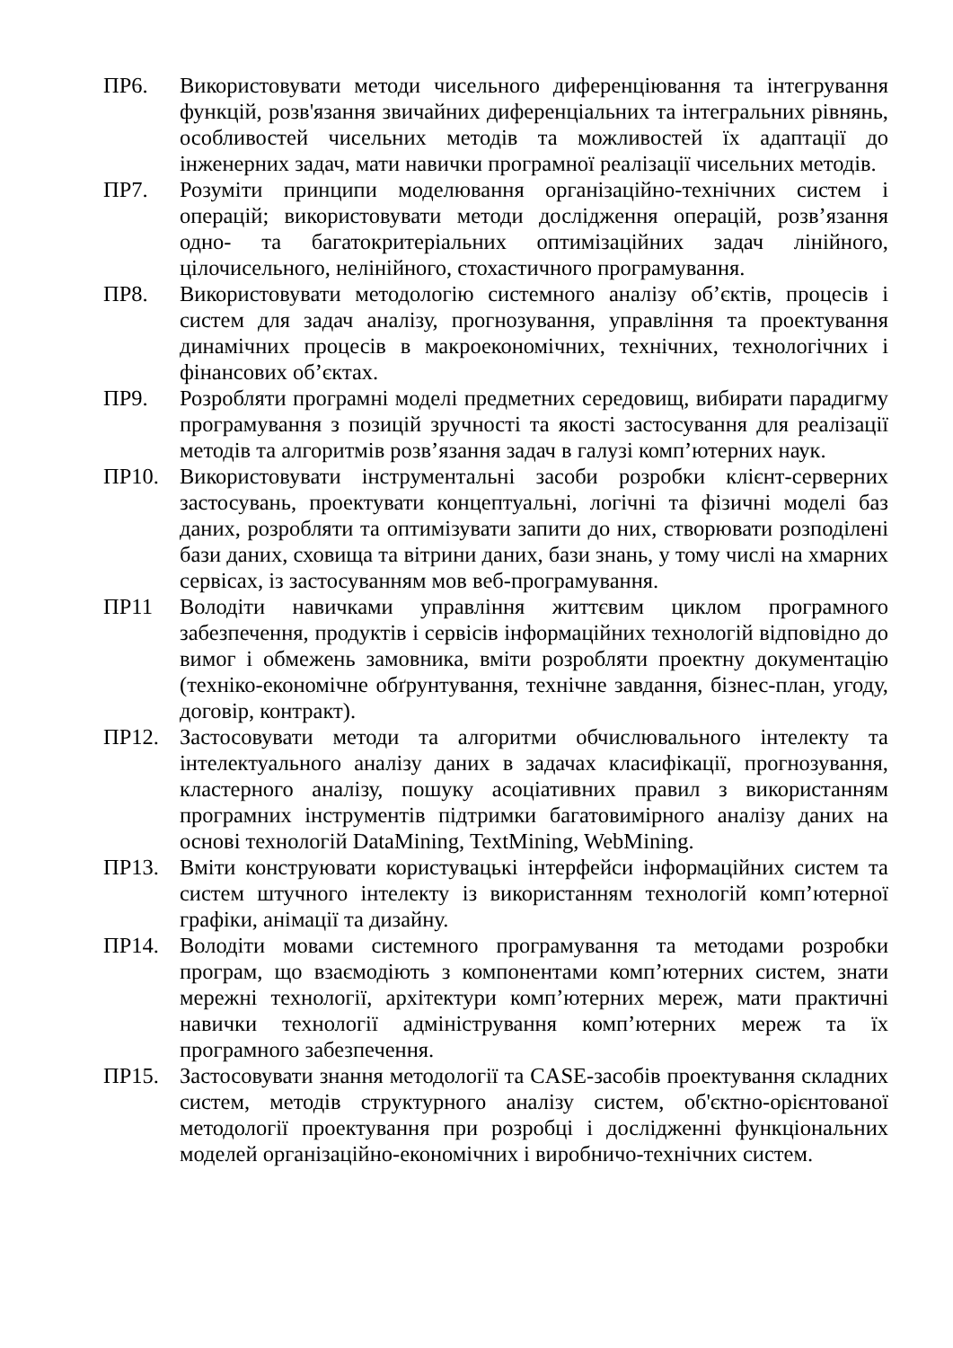ПР6. Використовувати методи чисельного диференціювання та інтегрування функцій, розв'язання звичайних диференціальних та інтегральних рівнянь, особливостей чисельних методів та можливостей їх адаптації до інженерних задач, мати навички програмної реалізації чисельних методів.
ПР7. Розуміти принципи моделювання організаційно-технічних систем і операцій; використовувати методи дослідження операцій, розв’язання одно- та багатокритеріальних оптимізаційних задач лінійного, цілочисельного, нелінійного, стохастичного програмування.
ПР8. Використовувати методологію системного аналізу об’єктів, процесів і систем для задач аналізу, прогнозування, управління та проектування динамічних процесів в макроекономічних, технічних, технологічних і фінансових об’єктах.
ПР9. Розробляти програмні моделі предметних середовищ, вибирати парадигму програмування з позицій зручності та якості застосування для реалізації методів та алгоритмів розв’язання задач в галузі комп’ютерних наук.
ПР10. Використовувати інструментальні засоби розробки клієнт-серверних застосувань, проектувати концептуальні, логічні та фізичні моделі баз даних, розробляти та оптимізувати запити до них, створювати розподілені бази даних, сховища та вітрини даних, бази знань, у тому числі на хмарних сервісах, із застосуванням мов веб-програмування.
ПР11 Володіти навичками управління життєвим циклом програмного забезпечення, продуктів і сервісів інформаційних технологій відповідно до вимог і обмежень замовника, вміти розробляти проектну документацію (техніко-економічне обґрунтування, технічне завдання, бізнес-план, угоду, договір, контракт).
ПР12. Застосовувати методи та алгоритми обчислювального інтелекту та інтелектуального аналізу даних в задачах класифікації, прогнозування, кластерного аналізу, пошуку асоціативних правил з використанням програмних інструментів підтримки багатовимірного аналізу даних на основі технологій DataMining, TextMining, WebMining.
ПР13. Вміти конструювати користувацькі інтерфейси інформаційних систем та систем штучного інтелекту із використанням технологій комп’ютерної графіки, анімації та дизайну.
ПР14. Володіти мовами системного програмування та методами розробки програм, що взаємодіють з компонентами комп’ютерних систем, знати мережні технології, архітектури комп’ютерних мереж, мати практичні навички технології адміністрування комп’ютерних мереж та їх програмного забезпечення.
ПР15. Застосовувати знання методології та CASE-засобів проектування складних систем, методів структурного аналізу систем, об'єктно-орієнтованої методології проектування при розробці і дослідженні функціональних моделей організаційно-економічних і виробничо-технічних систем.